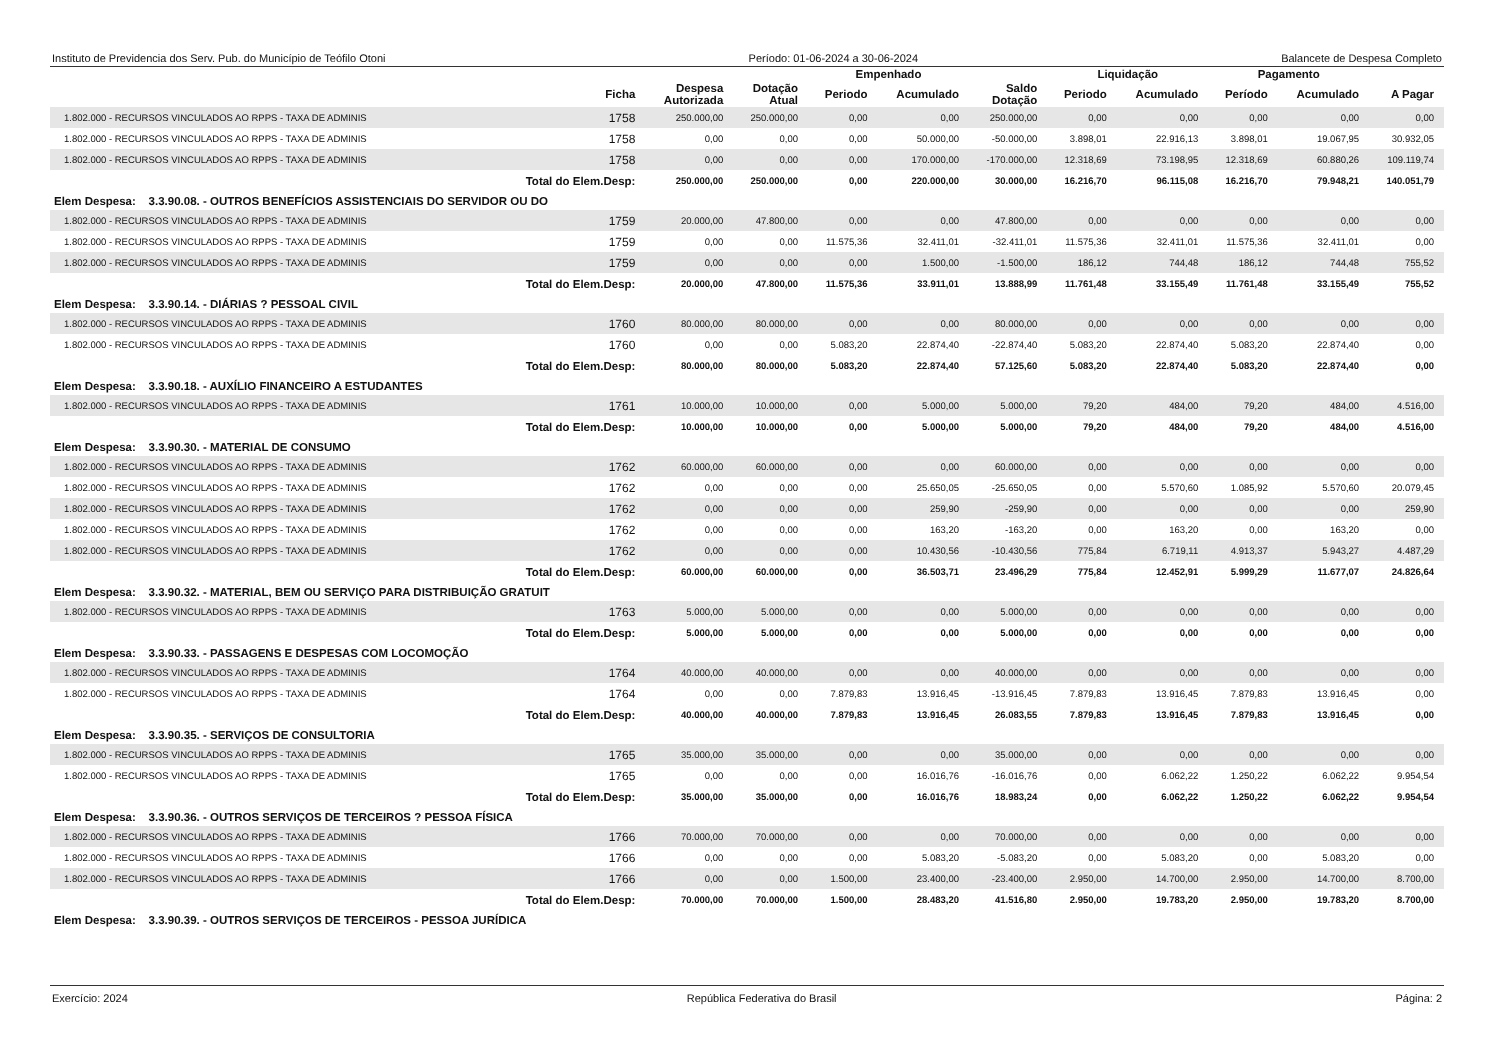Instituto de Previdencia dos Serv. Pub. do Município de Teófilo Otoni Período: 01-06-2024 a 30-06-2024 Balancete de Despesa Completo
| | | | | Empenhado | | | Liquidação | | Pagamento | | |
| --- | --- | --- | --- | --- | --- | --- | --- | --- | --- | --- | --- |
| | Ficha | Despesa Autorizada | Dotação Atual | Periodo | Acumulado | Saldo Dotação | Periodo | Acumulado | Período | Acumulado | A Pagar |
| 1.802.000 - RECURSOS VINCULADOS AO RPPS - TAXA DE ADMINIS | 1758 | 250.000,00 | 250.000,00 | 0,00 | 0,00 | 250.000,00 | 0,00 | 0,00 | 0,00 | 0,00 | 0,00 |
| 1.802.000 - RECURSOS VINCULADOS AO RPPS - TAXA DE ADMINIS | 1758 | 0,00 | 0,00 | 0,00 | 50.000,00 | -50.000,00 | 3.898,01 | 22.916,13 | 3.898,01 | 19.067,95 | 30.932,05 |
| 1.802.000 - RECURSOS VINCULADOS AO RPPS - TAXA DE ADMINIS | 1758 | 0,00 | 0,00 | 0,00 | 170.000,00 | -170.000,00 | 12.318,69 | 73.198,95 | 12.318,69 | 60.880,26 | 109.119,74 |
| Total do Elem.Desp: | | 250.000,00 | 250.000,00 | 0,00 | 220.000,00 | 30.000,00 | 16.216,70 | 96.115,08 | 16.216,70 | 79.948,21 | 140.051,79 |
| Elem Despesa: 3.3.90.08. - OUTROS BENEFÍCIOS ASSISTENCIAIS DO SERVIDOR OU DO | | | | | | | | | | | |
| 1.802.000 - RECURSOS VINCULADOS AO RPPS - TAXA DE ADMINIS | 1759 | 20.000,00 | 47.800,00 | 0,00 | 0,00 | 47.800,00 | 0,00 | 0,00 | 0,00 | 0,00 | 0,00 |
| 1.802.000 - RECURSOS VINCULADOS AO RPPS - TAXA DE ADMINIS | 1759 | 0,00 | 0,00 | 11.575,36 | 32.411,01 | -32.411,01 | 11.575,36 | 32.411,01 | 11.575,36 | 32.411,01 | 0,00 |
| 1.802.000 - RECURSOS VINCULADOS AO RPPS - TAXA DE ADMINIS | 1759 | 0,00 | 0,00 | 0,00 | 1.500,00 | -1.500,00 | 186,12 | 744,48 | 186,12 | 744,48 | 755,52 |
| Total do Elem.Desp: | | 20.000,00 | 47.800,00 | 11.575,36 | 33.911,01 | 13.888,99 | 11.761,48 | 33.155,49 | 11.761,48 | 33.155,49 | 755,52 |
| Elem Despesa: 3.3.90.14. - DIÁRIAS ? PESSOAL CIVIL | | | | | | | | | | | |
| 1.802.000 - RECURSOS VINCULADOS AO RPPS - TAXA DE ADMINIS | 1760 | 80.000,00 | 80.000,00 | 0,00 | 0,00 | 80.000,00 | 0,00 | 0,00 | 0,00 | 0,00 | 0,00 |
| 1.802.000 - RECURSOS VINCULADOS AO RPPS - TAXA DE ADMINIS | 1760 | 0,00 | 0,00 | 5.083,20 | 22.874,40 | -22.874,40 | 5.083,20 | 22.874,40 | 5.083,20 | 22.874,40 | 0,00 |
| Total do Elem.Desp: | | 80.000,00 | 80.000,00 | 5.083,20 | 22.874,40 | 57.125,60 | 5.083,20 | 22.874,40 | 5.083,20 | 22.874,40 | 0,00 |
| Elem Despesa: 3.3.90.18. - AUXÍLIO FINANCEIRO A ESTUDANTES | | | | | | | | | | | |
| 1.802.000 - RECURSOS VINCULADOS AO RPPS - TAXA DE ADMINIS | 1761 | 10.000,00 | 10.000,00 | 0,00 | 5.000,00 | 5.000,00 | 79,20 | 484,00 | 79,20 | 484,00 | 4.516,00 |
| Total do Elem.Desp: | | 10.000,00 | 10.000,00 | 0,00 | 5.000,00 | 5.000,00 | 79,20 | 484,00 | 79,20 | 484,00 | 4.516,00 |
| Elem Despesa: 3.3.90.30. - MATERIAL DE CONSUMO | | | | | | | | | | | |
| 1.802.000 - RECURSOS VINCULADOS AO RPPS - TAXA DE ADMINIS | 1762 | 60.000,00 | 60.000,00 | 0,00 | 0,00 | 60.000,00 | 0,00 | 0,00 | 0,00 | 0,00 | 0,00 |
| 1.802.000 - RECURSOS VINCULADOS AO RPPS - TAXA DE ADMINIS | 1762 | 0,00 | 0,00 | 0,00 | 25.650,05 | -25.650,05 | 0,00 | 5.570,60 | 1.085,92 | 5.570,60 | 20.079,45 |
| 1.802.000 - RECURSOS VINCULADOS AO RPPS - TAXA DE ADMINIS | 1762 | 0,00 | 0,00 | 0,00 | 259,90 | -259,90 | 0,00 | 0,00 | 0,00 | 0,00 | 259,90 |
| 1.802.000 - RECURSOS VINCULADOS AO RPPS - TAXA DE ADMINIS | 1762 | 0,00 | 0,00 | 0,00 | 163,20 | -163,20 | 0,00 | 163,20 | 0,00 | 163,20 | 0,00 |
| 1.802.000 - RECURSOS VINCULADOS AO RPPS - TAXA DE ADMINIS | 1762 | 0,00 | 0,00 | 0,00 | 10.430,56 | -10.430,56 | 775,84 | 6.719,11 | 4.913,37 | 5.943,27 | 4.487,29 |
| Total do Elem.Desp: | | 60.000,00 | 60.000,00 | 0,00 | 36.503,71 | 23.496,29 | 775,84 | 12.452,91 | 5.999,29 | 11.677,07 | 24.826,64 |
| Elem Despesa: 3.3.90.32. - MATERIAL, BEM OU SERVIÇO PARA DISTRIBUIÇÃO GRATUIT | | | | | | | | | | | |
| 1.802.000 - RECURSOS VINCULADOS AO RPPS - TAXA DE ADMINIS | 1763 | 5.000,00 | 5.000,00 | 0,00 | 0,00 | 5.000,00 | 0,00 | 0,00 | 0,00 | 0,00 | 0,00 |
| Total do Elem.Desp: | | 5.000,00 | 5.000,00 | 0,00 | 0,00 | 5.000,00 | 0,00 | 0,00 | 0,00 | 0,00 | 0,00 |
| Elem Despesa: 3.3.90.33. - PASSAGENS E DESPESAS COM LOCOMOÇÃO | | | | | | | | | | | |
| 1.802.000 - RECURSOS VINCULADOS AO RPPS - TAXA DE ADMINIS | 1764 | 40.000,00 | 40.000,00 | 0,00 | 0,00 | 40.000,00 | 0,00 | 0,00 | 0,00 | 0,00 | 0,00 |
| 1.802.000 - RECURSOS VINCULADOS AO RPPS - TAXA DE ADMINIS | 1764 | 0,00 | 0,00 | 7.879,83 | 13.916,45 | -13.916,45 | 7.879,83 | 13.916,45 | 7.879,83 | 13.916,45 | 0,00 |
| Total do Elem.Desp: | | 40.000,00 | 40.000,00 | 7.879,83 | 13.916,45 | 26.083,55 | 7.879,83 | 13.916,45 | 7.879,83 | 13.916,45 | 0,00 |
| Elem Despesa: 3.3.90.35. - SERVIÇOS DE CONSULTORIA | | | | | | | | | | | |
| 1.802.000 - RECURSOS VINCULADOS AO RPPS - TAXA DE ADMINIS | 1765 | 35.000,00 | 35.000,00 | 0,00 | 0,00 | 35.000,00 | 0,00 | 0,00 | 0,00 | 0,00 | 0,00 |
| 1.802.000 - RECURSOS VINCULADOS AO RPPS - TAXA DE ADMINIS | 1765 | 0,00 | 0,00 | 0,00 | 16.016,76 | -16.016,76 | 0,00 | 6.062,22 | 1.250,22 | 6.062,22 | 9.954,54 |
| Total do Elem.Desp: | | 35.000,00 | 35.000,00 | 0,00 | 16.016,76 | 18.983,24 | 0,00 | 6.062,22 | 1.250,22 | 6.062,22 | 9.954,54 |
| Elem Despesa: 3.3.90.36. - OUTROS SERVIÇOS DE TERCEIROS ? PESSOA FÍSICA | | | | | | | | | | | |
| 1.802.000 - RECURSOS VINCULADOS AO RPPS - TAXA DE ADMINIS | 1766 | 70.000,00 | 70.000,00 | 0,00 | 0,00 | 70.000,00 | 0,00 | 0,00 | 0,00 | 0,00 | 0,00 |
| 1.802.000 - RECURSOS VINCULADOS AO RPPS - TAXA DE ADMINIS | 1766 | 0,00 | 0,00 | 0,00 | 5.083,20 | -5.083,20 | 0,00 | 5.083,20 | 0,00 | 5.083,20 | 0,00 |
| 1.802.000 - RECURSOS VINCULADOS AO RPPS - TAXA DE ADMINIS | 1766 | 0,00 | 0,00 | 1.500,00 | 23.400,00 | -23.400,00 | 2.950,00 | 14.700,00 | 2.950,00 | 14.700,00 | 8.700,00 |
| Total do Elem.Desp: | | 70.000,00 | 70.000,00 | 1.500,00 | 28.483,20 | 41.516,80 | 2.950,00 | 19.783,20 | 2.950,00 | 19.783,20 | 8.700,00 |
| Elem Despesa: 3.3.90.39. - OUTROS SERVIÇOS DE TERCEIROS - PESSOA JURÍDICA | | | | | | | | | | | |
Exercício: 2024 República Federativa do Brasil Página: 2